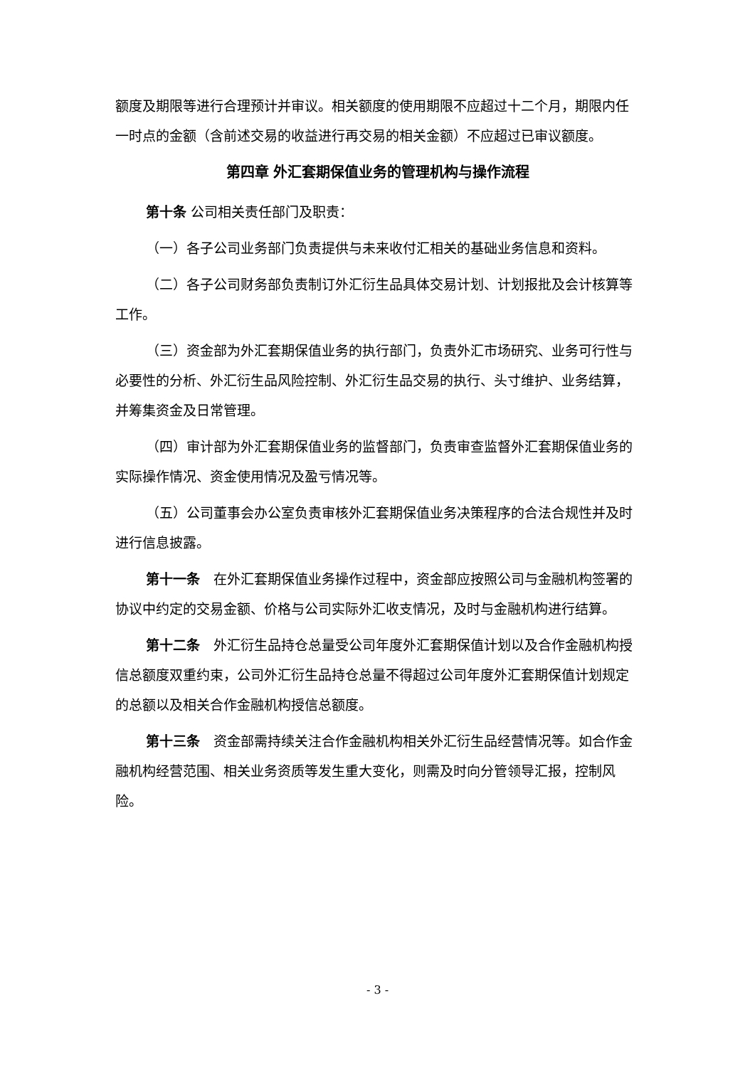额度及期限等进行合理预计并审议。相关额度的使用期限不应超过十二个月，期限内任一时点的金额（含前述交易的收益进行再交易的相关金额）不应超过已审议额度。
第四章 外汇套期保值业务的管理机构与操作流程
第十条 公司相关责任部门及职责：
（一）各子公司业务部门负责提供与未来收付汇相关的基础业务信息和资料。
（二）各子公司财务部负责制订外汇衍生品具体交易计划、计划报批及会计核算等工作。
（三）资金部为外汇套期保值业务的执行部门，负责外汇市场研究、业务可行性与必要性的分析、外汇衍生品风险控制、外汇衍生品交易的执行、头寸维护、业务结算，并筹集资金及日常管理。
（四）审计部为外汇套期保值业务的监督部门，负责审查监督外汇套期保值业务的实际操作情况、资金使用情况及盈亏情况等。
（五）公司董事会办公室负责审核外汇套期保值业务决策程序的合法合规性并及时进行信息披露。
第十一条　在外汇套期保值业务操作过程中，资金部应按照公司与金融机构签署的协议中约定的交易金额、价格与公司实际外汇收支情况，及时与金融机构进行结算。
第十二条　外汇衍生品持仓总量受公司年度外汇套期保值计划以及合作金融机构授信总额度双重约束，公司外汇衍生品持仓总量不得超过公司年度外汇套期保值计划规定的总额以及相关合作金融机构授信总额度。
第十三条　资金部需持续关注合作金融机构相关外汇衍生品经营情况等。如合作金融机构经营范围、相关业务资质等发生重大变化，则需及时向分管领导汇报，控制风险。
- 3 -